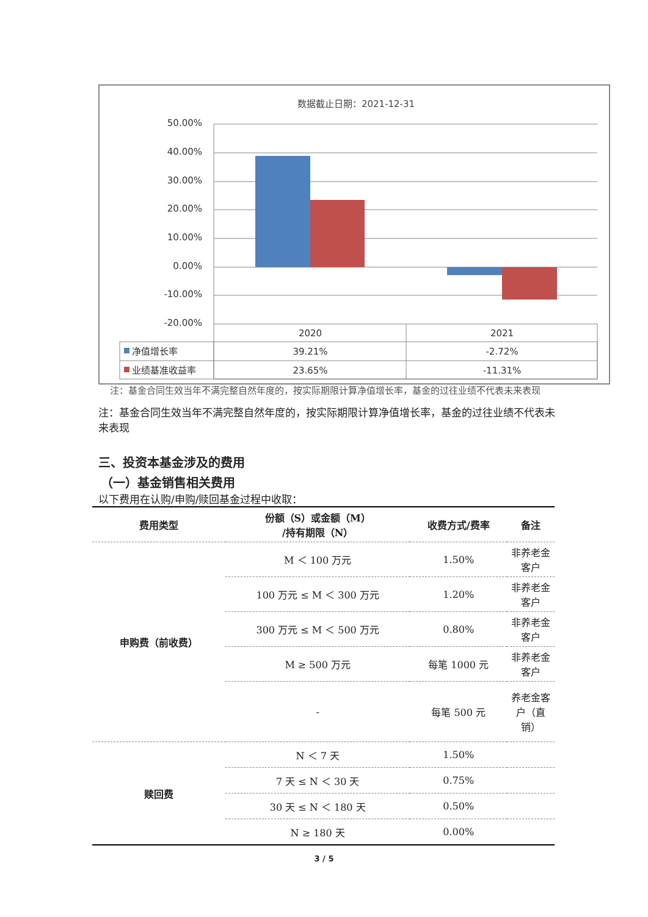数据截止日期：2021-12-31
50.00%
40.00%
30.00%
20.00%
10.00%
0.00%
-10.00%
-20.00%
2020
2021
39.21%
-2.72%
23.65%
-11.31%
净值增长率
业绩基准收益率
注：基金合同生效当年不满完整自然年度的，按实际期限计算净值增长率，基金的过往业绩不代表未来表现
注：基金合同生效当年不满完整自然年度的，按实际期限计算净值增长率，基金的过往业绩不代表未来表现
三、投资本基金涉及的费用
（一）基金销售相关费用
以下费用在认购/申购/赎回基金过程中收取：
| 费用类型 | 份额（S）或金额（M） /持有期限（N） | 收费方式/费率 | 备注 |
| --- | --- | --- | --- |
| 申购费（前收费） | M ＜ 100 万元 | 1.50% | 非养老金客户 |
| | 100 万元 ≤ M ＜ 300 万元 | 1.20% | 非养老金客户 |
| | 300 万元 ≤ M ＜ 500 万元 | 0.80% | 非养老金客户 |
| | M ≥ 500 万元 | 每笔 1000 元 | 非养老金客户 |
| | - | 每笔 500 元 | 养老金客户（直销） |
| 赎回费 | N ＜ 7 天 | 1.50% | |
| | 7 天 ≤ N ＜ 30 天 | 0.75% | |
| | 30 天 ≤ N ＜ 180 天 | 0.50% | |
| | N ≥ 180 天 | 0.00% | |
3 / 5